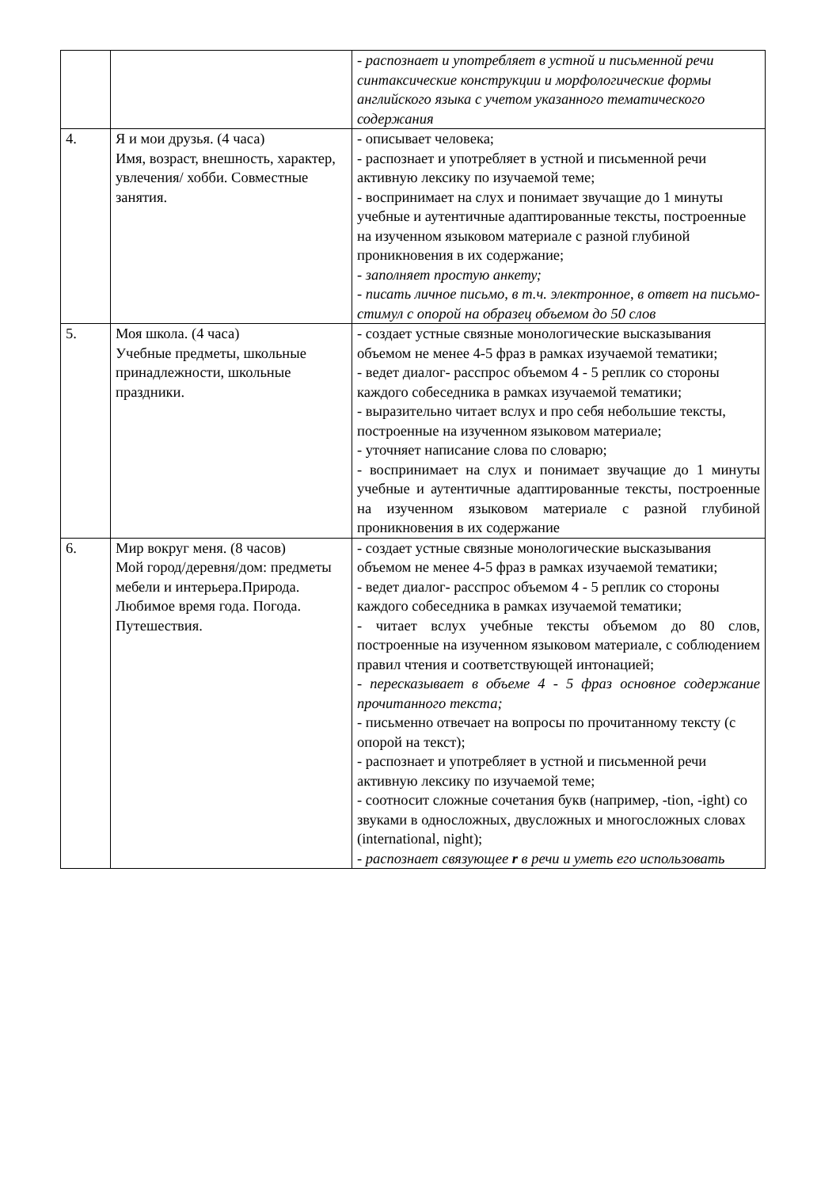| | | - распознает и употребляет в устной и письменной речи синтаксические конструкции и морфологические формы английского языка с учетом указанного тематического содержания |
| 4. | Я и мои друзья. (4 часа) Имя, возраст, внешность, характер, увлечения/ хобби. Совместные занятия. | - описывает человека; - распознает и употребляет в устной и письменной речи активную лексику по изучаемой теме; - воспринимает на слух и понимает звучащие до 1 минуты учебные и аутентичные адаптированные тексты, построенные на изученном языковом материале с разной глубиной проникновения в их содержание; - заполняет простую анкету; - писать личное письмо, в т.ч. электронное, в ответ на письмо-стимул с опорой на образец объемом до 50 слов |
| 5. | Моя школа. (4 часа) Учебные предметы, школьные принадлежности, школьные праздники. | - создает устные связные монологические высказывания объемом не менее 4-5 фраз в рамках изучаемой тематики; - ведет диалог- расспрос объемом 4 - 5 реплик со стороны каждого собеседника в рамках изучаемой тематики; - выразительно читает вслух и про себя небольшие тексты, построенные на изученном языковом материале; - уточняет написание слова по словарю; - воспринимает на слух и понимает звучащие до 1 минуты учебные и аутентичные адаптированные тексты, построенные на изученном языковом материале с разной глубиной проникновения в их содержание |
| 6. | Мир вокруг меня. (8 часов) Мой город/деревня/дом: предметы мебели и интерьера.Природа. Любимое время года. Погода. Путешествия. | - создает устные связные монологические высказывания объемом не менее 4-5 фраз в рамках изучаемой тематики; - ведет диалог- расспрос объемом 4 - 5 реплик со стороны каждого собеседника в рамках изучаемой тематики; - читает вслух учебные тексты объемом до 80 слов, построенные на изученном языковом материале, с соблюдением правил чтения и соответствующей интонацией; - пересказывает в объеме 4 - 5 фраз основное содержание прочитанного текста; - письменно отвечает на вопросы по прочитанному тексту (с опорой на текст); - распознает и употребляет в устной и письменной речи активную лексику по изучаемой теме; - соотносит сложные сочетания букв (например, -tion, -ight) со звуками в односложных, двусложных и многосложных словах (international, night); - распознает связующее r в речи и уметь его использовать |